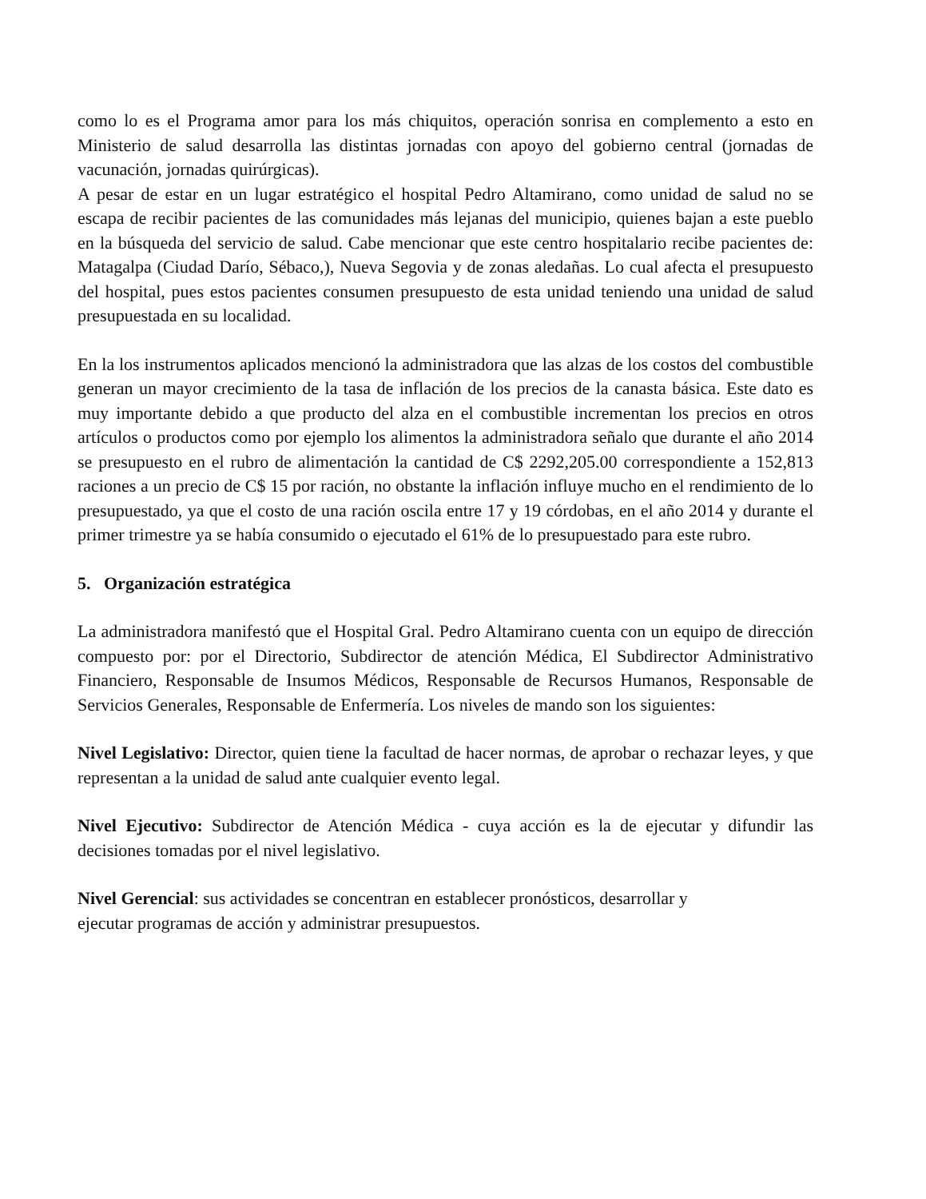como lo es el Programa amor para los más chiquitos, operación sonrisa en complemento a esto en Ministerio de salud desarrolla las distintas jornadas con apoyo del gobierno central (jornadas de vacunación, jornadas quirúrgicas).
A pesar de estar en un lugar estratégico el hospital Pedro Altamirano, como unidad de salud no se escapa de recibir pacientes de las comunidades más lejanas del municipio, quienes bajan a este pueblo en la búsqueda del servicio de salud. Cabe mencionar que este centro hospitalario recibe pacientes de: Matagalpa (Ciudad Darío, Sébaco,), Nueva Segovia y de zonas aledañas. Lo cual afecta el presupuesto del hospital, pues estos pacientes consumen presupuesto de esta unidad teniendo una unidad de salud presupuestada en su localidad.
En la los instrumentos aplicados mencionó la administradora que las alzas de los costos del combustible generan un mayor crecimiento de la tasa de inflación de los precios de la canasta básica. Este dato es muy importante debido a que producto del alza en el combustible incrementan los precios en otros artículos o productos como por ejemplo los alimentos la administradora señalo que durante el año 2014 se presupuesto en el rubro de alimentación la cantidad de C$ 2292,205.00 correspondiente a 152,813 raciones a un precio de C$ 15 por ración, no obstante la inflación influye mucho en el rendimiento de lo presupuestado, ya que el costo de una ración oscila entre 17 y 19 córdobas, en el año 2014 y durante el primer trimestre ya se había consumido o ejecutado el 61% de lo presupuestado para este rubro.
5. Organización estratégica
La administradora manifestó que el Hospital Gral. Pedro Altamirano cuenta con un equipo de dirección compuesto por: por el Directorio, Subdirector de atención Médica, El Subdirector Administrativo Financiero, Responsable de Insumos Médicos, Responsable de Recursos Humanos, Responsable de Servicios Generales, Responsable de Enfermería. Los niveles de mando son los siguientes:
Nivel Legislativo: Director, quien tiene la facultad de hacer normas, de aprobar o rechazar leyes, y que representan a la unidad de salud ante cualquier evento legal.
Nivel Ejecutivo: Subdirector de Atención Médica - cuya acción es la de ejecutar y difundir las decisiones tomadas por el nivel legislativo.
Nivel Gerencial: sus actividades se concentran en establecer pronósticos, desarrollar y
ejecutar programas de acción y administrar presupuestos.